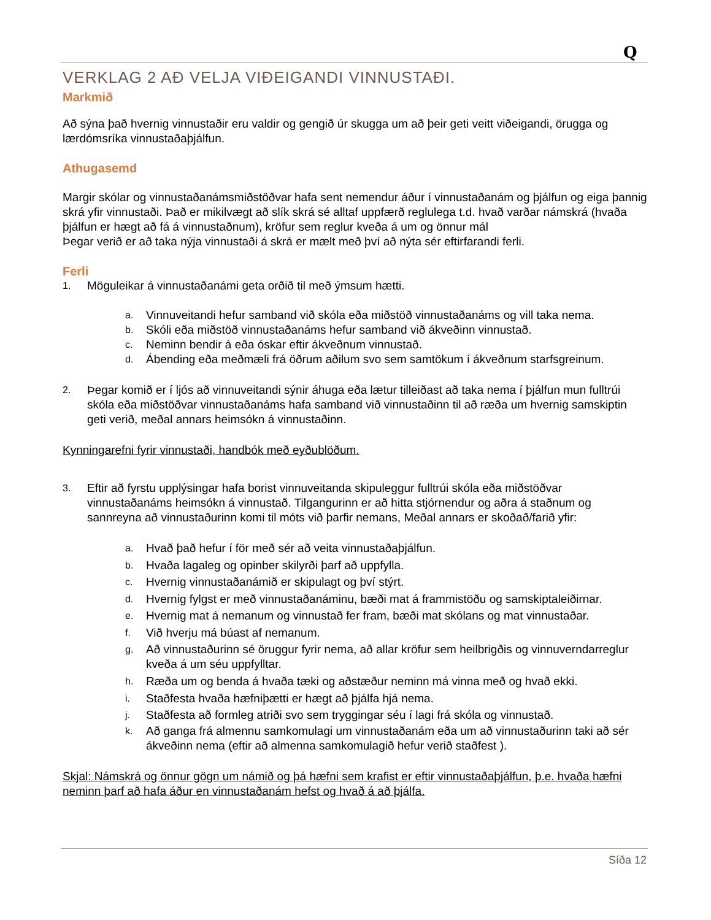Q
VERKLAG 2 AÐ VELJA VIÐEIGANDI VINNUSTAÐI.
Markmið
Að sýna það hvernig vinnustaðir eru valdir og gengið úr skugga um að þeir geti veitt viðeigandi, örugga og lærdómsríka vinnustaðaþjálfun.
Athugasemd
Margir skólar og vinnustaðanámsmiðstöðvar hafa sent nemendur áður í vinnustaðanám og þjálfun og eiga þannig skrá yfir vinnustaði. Það er mikilvægt að slík skrá sé alltaf uppfærð reglulega t.d. hvað varðar námskrá (hvaða þjálfun er hægt að fá á vinnustaðnum), kröfur sem reglur kveða á um og önnur mál
Þegar verið er að taka nýja vinnustaði á skrá er mælt með því að nýta sér eftirfarandi ferli.
Ferli
1. Möguleikar á vinnustaðanámi geta orðið til með ýmsum hætti.
a. Vinnuveitandi hefur samband við skóla eða miðstöð vinnustaðanáms og vill taka nema.
b. Skóli eða miðstöð vinnustaðanáms hefur samband við ákveðinn vinnustað.
c. Neminn bendir á eða óskar eftir ákveðnum vinnustað.
d. Ábending eða meðmæli frá öðrum aðilum svo sem samtökum í ákveðnum starfsgreinum.
2. Þegar komið er í ljós að vinnuveitandi sýnir áhuga eða lætur tilleiðast að taka nema í þjálfun mun fulltrúi skóla eða miðstöðvar vinnustaðanáms hafa samband við vinnustaðinn til að ræða um hvernig samskiptin geti verið, meðal annars heimsókn á vinnustaðinn.
Kynningarefni fyrir vinnustaði, handbók með eyðublöðum.
3. Eftir að fyrstu upplýsingar hafa borist vinnuveitanda skipuleggur fulltrúi skóla eða miðstöðvar vinnustaðanáms heimsókn á vinnustað. Tilgangurinn er að hitta stjórnendur og aðra á staðnum og sannreyna að vinnustaðurinn komi til móts við þarfir nemans, Meðal annars er skoðað/farið yfir:
a. Hvað það hefur í för með sér að veita vinnustaðaþjálfun.
b. Hvaða lagaleg og opinber skilyrði þarf að uppfylla.
c. Hvernig vinnustaðanámið er skipulagt og því stýrt.
d. Hvernig fylgst er með vinnustaðanáminu, bæði mat á frammistöðu og samskiptaleiðirnar.
e. Hvernig mat á nemanum og vinnustað fer fram, bæði mat skólans og mat vinnustaðar.
f. Við hverju má búast af nemanum.
g. Að vinnustaðurinn sé öruggur fyrir nema, að allar kröfur sem heilbrigðis og vinnuverndarreglur kveða á um séu uppfylltar.
h. Ræða um og benda á hvaða tæki og aðstæður neminn má vinna með og hvað ekki.
i. Staðfesta hvaða hæfniþætti er hægt að þjálfa hjá nema.
j. Staðfesta að formleg atriði svo sem tryggingar séu í lagi frá skóla og vinnustað.
k. Að ganga frá almennu samkomulagi um vinnustaðanám eða um að vinnustaðurinn taki að sér ákveðinn nema (eftir að almenna samkomulagið hefur verið staðfest ).
Skjal: Námskrá og önnur gögn um námið og þá hæfni sem krafist er eftir vinnustaðaþjálfun, þ.e. hvaða hæfni neminn þarf að hafa áður en vinnustaðanám hefst og hvað á að þjálfa.
Síða 12